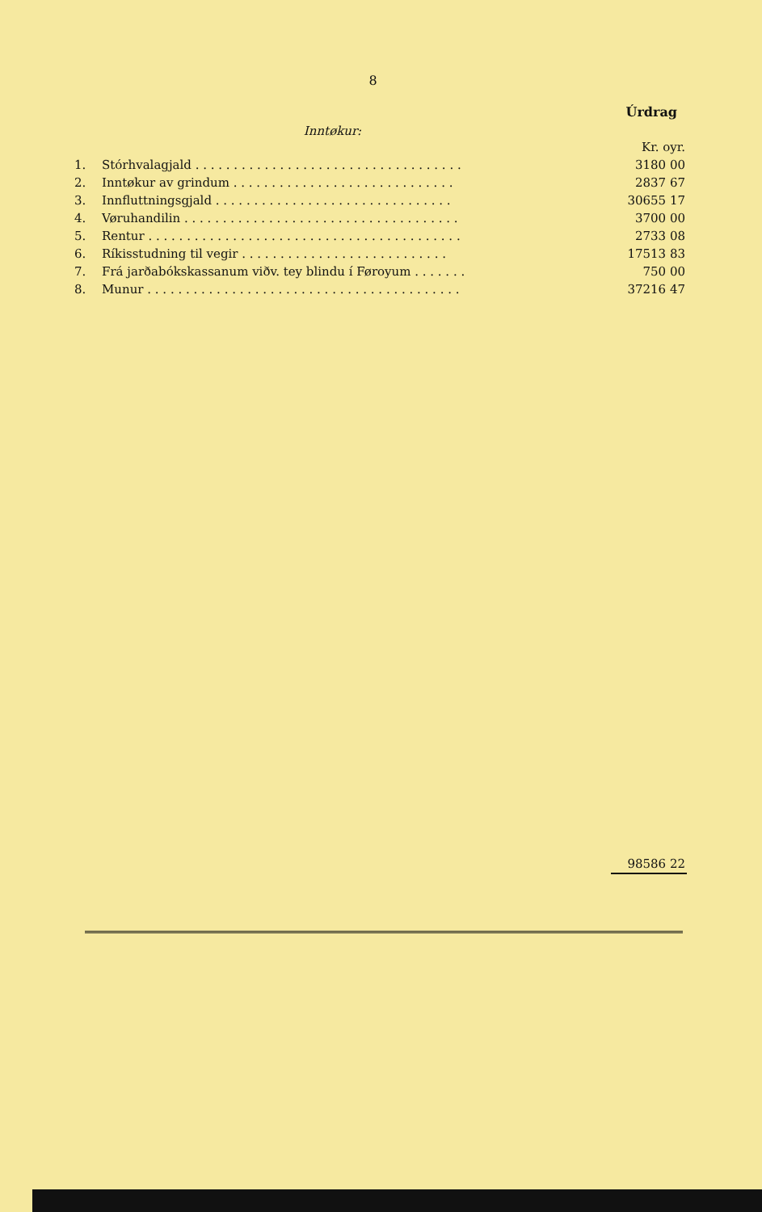8
Úrdrag
Inntøkur:
| | | Kr. oyr. |
| 1. | Stórhvalagjald . . . . . . . . . . . . . . . . . . . . . . . . . . . . . . . . . . . | 3180 00 |
| 2. | Inntøkur av grindum . . . . . . . . . . . . . . . . . . . . . . . . . . . . . | 2837 67 |
| 3. | Innfluttningsgjald . . . . . . . . . . . . . . . . . . . . . . . . . . . . . . . | 30655 17 |
| 4. | Vøruhandilin . . . . . . . . . . . . . . . . . . . . . . . . . . . . . . . . . . . . | 3700 00 |
| 5. | Rentur . . . . . . . . . . . . . . . . . . . . . . . . . . . . . . . . . . . . . . . . . | 2733 08 |
| 6. | Ríkisstudning til vegir . . . . . . . . . . . . . . . . . . . . . . . . . . . | 17513 83 |
| 7. | Frá jarðabókskassanum viðv. tey blindu í Føroyum . . . . . . . | 750 00 |
| 8. | Munur . . . . . . . . . . . . . . . . . . . . . . . . . . . . . . . . . . . . . . . . . | 37216 47 |
| | | 98586 22 |